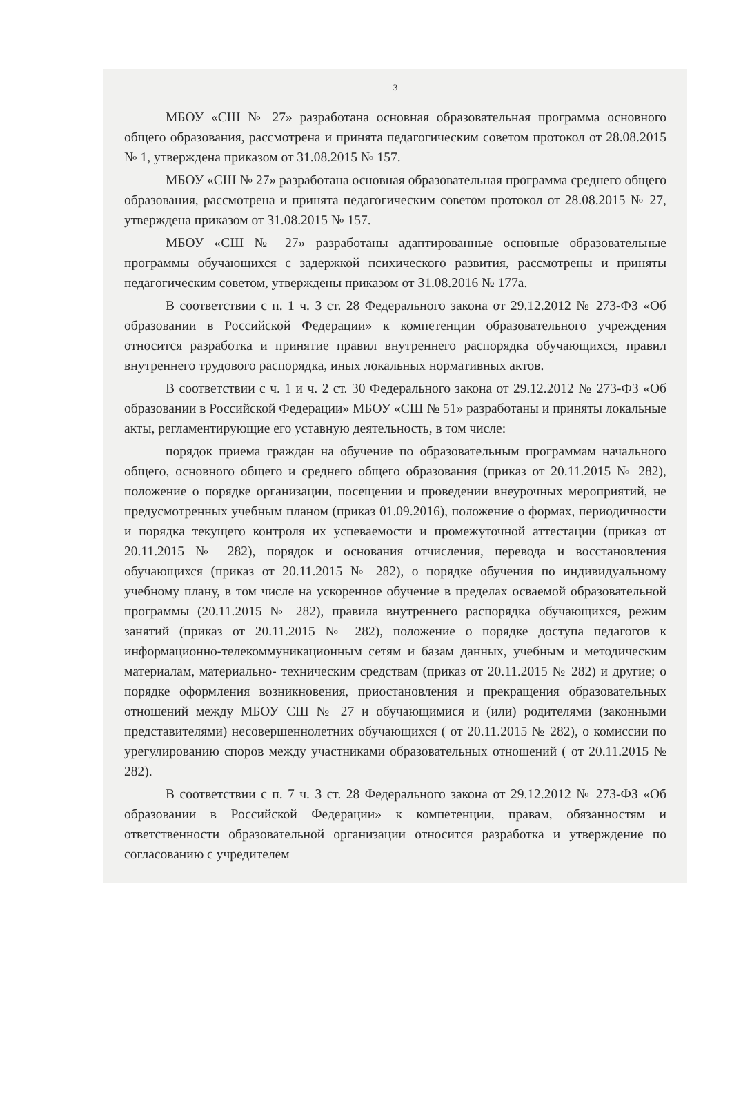3
МБОУ «СШ № 27» разработана основная образовательная программа основного общего образования, рассмотрена и принята педагогическим советом протокол от 28.08.2015 № 1, утверждена приказом от 31.08.2015 № 157.
МБОУ «СШ № 27» разработана основная образовательная программа среднего общего образования, рассмотрена и принята педагогическим советом протокол от 28.08.2015 № 27, утверждена приказом от 31.08.2015 № 157.
МБОУ «СШ № 27» разработаны адаптированные основные образовательные программы обучающихся с задержкой психического развития, рассмотрены и приняты педагогическим советом, утверждены приказом от 31.08.2016 № 177а.
В соответствии с п. 1 ч. 3 ст. 28 Федерального закона от 29.12.2012 № 273-ФЗ «Об образовании в Российской Федерации» к компетенции образовательного учреждения относится разработка и принятие правил внутреннего распорядка обучающихся, правил внутреннего трудового распорядка, иных локальных нормативных актов.
В соответствии с ч. 1 и ч. 2 ст. 30 Федерального закона от 29.12.2012 № 273-ФЗ «Об образовании в Российской Федерации» МБОУ «СШ № 51» разработаны и приняты локальные акты, регламентирующие его уставную деятельность, в том числе:
порядок приема граждан на обучение по образовательным программам начального общего, основного общего и среднего общего образования (приказ от 20.11.2015 № 282), положение о порядке организации, посещении и проведении внеурочных мероприятий, не предусмотренных учебным планом (приказ 01.09.2016), положение о формах, периодичности и порядка текущего контроля их успеваемости и промежуточной аттестации (приказ от 20.11.2015 № 282), порядок и основания отчисления, перевода и восстановления обучающихся (приказ от 20.11.2015 № 282), о порядке обучения по индивидуальному учебному плану, в том числе на ускоренное обучение в пределах осваемой образовательной программы (20.11.2015 № 282), правила внутреннего распорядка обучающихся, режим занятий (приказ от 20.11.2015 № 282), положение о порядке доступа педагогов к информационно-телекоммуникационным сетям и базам данных, учебным и методическим материалам, материально- техническим средствам (приказ от 20.11.2015 № 282) и другие; о порядке оформления возникновения, приостановления и прекращения образовательных отношений между МБОУ СШ № 27 и обучающимися и (или) родителями (законными представителями) несовершеннолетних обучающихся ( от 20.11.2015 № 282), о комиссии по урегулированию споров между участниками образовательных отношений ( от 20.11.2015 № 282).
В соответствии с п. 7 ч. 3 ст. 28 Федерального закона от 29.12.2012 № 273-ФЗ «Об образовании в Российской Федерации» к компетенции, правам, обязанностям и ответственности образовательной организации относится разработка и утверждение по согласованию с учредителем